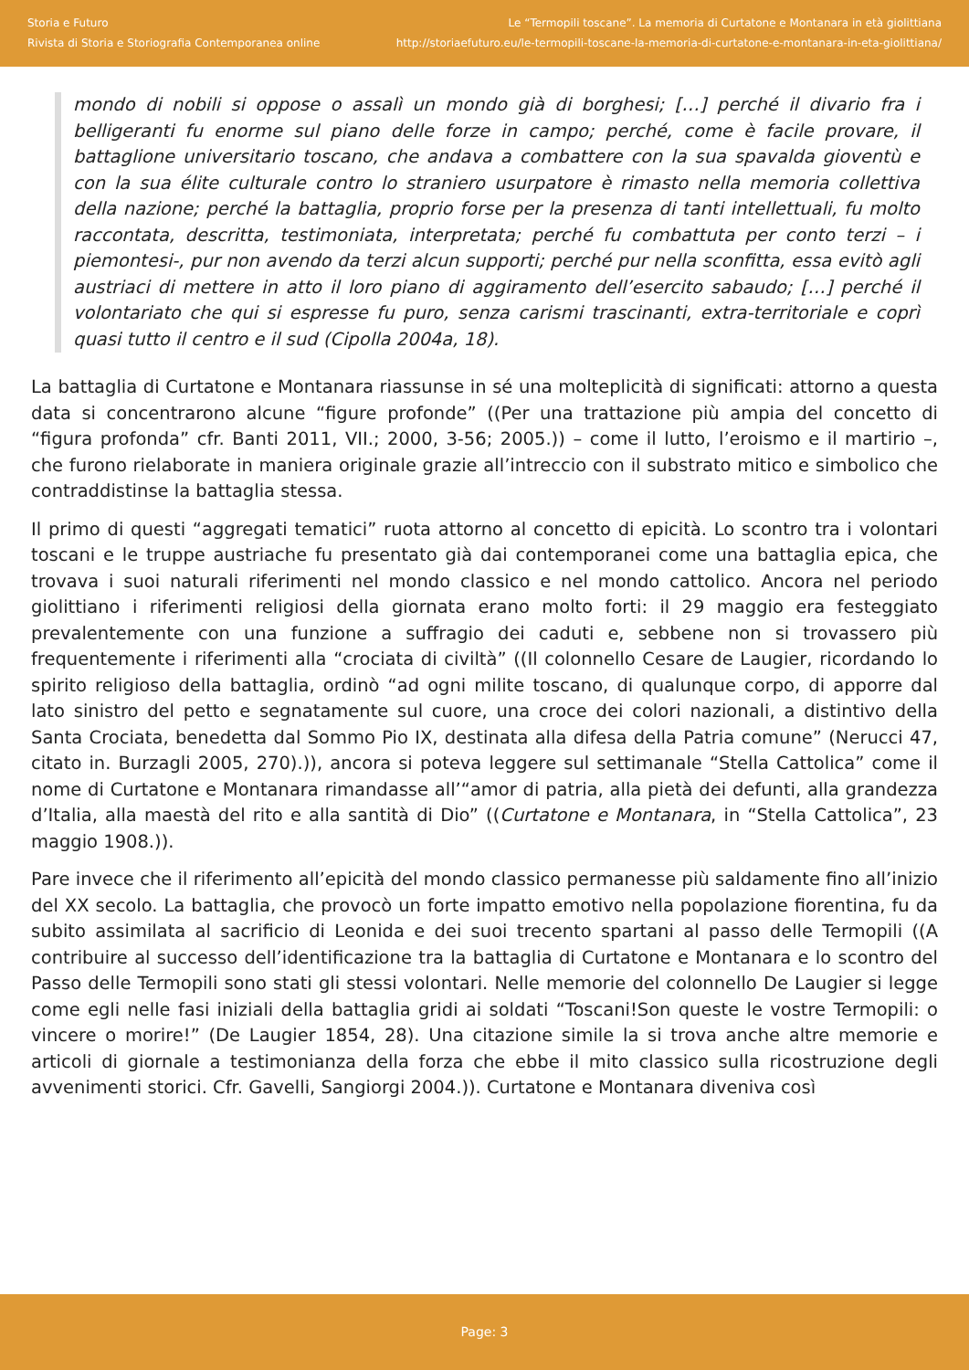Storia e Futuro
Rivista di Storia e Storiografia Contemporanea online
Le “Termopili toscane”. La memoria di Curtatone e Montanara in età giolittiana
http://storiaefuturo.eu/le-termopili-toscane-la-memoria-di-curtatone-e-montanara-in-eta-giolittiana/
mondo di nobili si oppose o assalì un mondo già di borghesi; […] perché il divario fra i belligeranti fu enorme sul piano delle forze in campo; perché, come è facile provare, il battaglione universitario toscano, che andava a combattere con la sua spavalda gioventù e con la sua élite culturale contro lo straniero usurpatore è rimasto nella memoria collettiva della nazione; perché la battaglia, proprio forse per la presenza di tanti intellettuali, fu molto raccontata, descritta, testimoniata, interpretata; perché fu combattuta per conto terzi – i piemontesi-, pur non avendo da terzi alcun supporti; perché pur nella sconfitta, essa evitò agli austriaci di mettere in atto il loro piano di aggiramento dell’esercito sabaudo; […] perché il volontariato che qui si espresse fu puro, senza carismi trascinanti, extra-territoriale e coprì quasi tutto il centro e il sud (Cipolla 2004a, 18).
La battaglia di Curtatone e Montanara riassunse in sé una molteplicità di significati: attorno a questa data si concentrarono alcune “figure profonde” ((Per una trattazione più ampia del concetto di “figura profonda” cfr. Banti 2011, VII.; 2000, 3-56; 2005.)) – come il lutto, l’eroismo e il martirio –, che furono rielaborate in maniera originale grazie all’intreccio con il substrato mitico e simbolico che contraddistinse la battaglia stessa.
Il primo di questi “aggregati tematici” ruota attorno al concetto di epicità. Lo scontro tra i volontari toscani e le truppe austriache fu presentato già dai contemporanei come una battaglia epica, che trovava i suoi naturali riferimenti nel mondo classico e nel mondo cattolico. Ancora nel periodo giolittiano i riferimenti religiosi della giornata erano molto forti: il 29 maggio era festeggiato prevalentemente con una funzione a suffragio dei caduti e, sebbene non si trovassero più frequentemente i riferimenti alla “crociata di civiltà” ((Il colonnello Cesare de Laugier, ricordando lo spirito religioso della battaglia, ordinò “ad ogni milite toscano, di qualunque corpo, di apporre dal lato sinistro del petto e segnatamente sul cuore, una croce dei colori nazionali, a distintivo della Santa Crociata, benedetta dal Sommo Pio IX, destinata alla difesa della Patria comune” (Nerucci 47, citato in. Burzagli 2005, 270).)), ancora si poteva leggere sul settimanale “Stella Cattolica” come il nome di Curtatone e Montanara rimandasse all’“amor di patria, alla pietà dei defunti, alla grandezza d’Italia, alla maestà del rito e alla santità di Dio” ((Curtatone e Montanara, in “Stella Cattolica”, 23 maggio 1908.)).
Pare invece che il riferimento all’epicità del mondo classico permanesse più saldamente fino all’inizio del XX secolo. La battaglia, che provocò un forte impatto emotivo nella popolazione fiorentina, fu da subito assimilata al sacrificio di Leonida e dei suoi trecento spartani al passo delle Termopili ((A contribuire al successo dell’identificazione tra la battaglia di Curtatone e Montanara e lo scontro del Passo delle Termopili sono stati gli stessi volontari. Nelle memorie del colonnello De Laugier si legge come egli nelle fasi iniziali della battaglia gridi ai soldati “Toscani!Son queste le vostre Termopili: o vincere o morire!” (De Laugier 1854, 28). Una citazione simile la si trova anche altre memorie e articoli di giornale a testimonianza della forza che ebbe il mito classico sulla ricostruzione degli avvenimenti storici. Cfr. Gavelli, Sangiorgi 2004.)). Curtatone e Montanara diveniva così
Page: 3